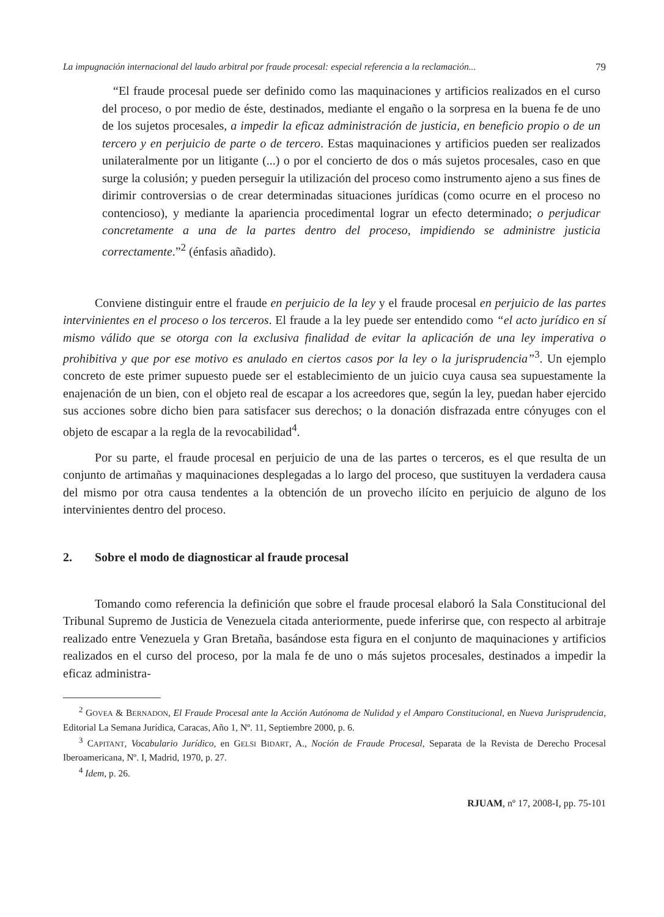La impugnación internacional del laudo arbitral por fraude procesal: especial referencia a la reclamación... 79
“El fraude procesal puede ser definido como las maquinaciones y artificios realizados en el curso del proceso, o por medio de éste, destinados, mediante el engaño o la sorpresa en la buena fe de uno de los sujetos procesales, a impedir la eficaz administración de justicia, en beneficio propio o de un tercero y en perjuicio de parte o de tercero. Estas maquinaciones y artificios pueden ser realizados unilateralmente por un litigante (...) o por el concierto de dos o más sujetos procesales, caso en que surge la colusión; y pueden perseguir la utilización del proceso como instrumento ajeno a sus fines de dirimir controversias o de crear determinadas situaciones jurídicas (como ocurre en el proceso no contencioso), y mediante la apariencia procedimental lograr un efecto determinado; o perjudicar concretamente a una de la partes dentro del proceso, impidiendo se administre justicia correctamente.”<sup>2</sup> (énfasis añadido).
Conviene distinguir entre el fraude en perjuicio de la ley y el fraude procesal en perjuicio de las partes intervinientes en el proceso o los terceros. El fraude a la ley puede ser entendido como “el acto jurídico en sí mismo válido que se otorga con la exclusiva finalidad de evitar la aplicación de una ley imperativa o prohibitiva y que por ese motivo es anulado en ciertos casos por la ley o la jurisprudencia”<sup>3</sup>. Un ejemplo concreto de este primer supuesto puede ser el establecimiento de un juicio cuya causa sea supuestamente la enajenación de un bien, con el objeto real de escapar a los acreedores que, según la ley, puedan haber ejercido sus acciones sobre dicho bien para satisfacer sus derechos; o la donación disfrazada entre cónyuges con el objeto de escapar a la regla de la revocabilidad<sup>4</sup>.
Por su parte, el fraude procesal en perjuicio de una de las partes o terceros, es el que resulta de un conjunto de artimañas y maquinaciones desplegadas a lo largo del proceso, que sustituyen la verdadera causa del mismo por otra causa tendentes a la obtención de un provecho ilícito en perjuicio de alguno de los intervinientes dentro del proceso.
2. Sobre el modo de diagnosticar al fraude procesal
Tomando como referencia la definición que sobre el fraude procesal elaboró la Sala Constitucional del Tribunal Supremo de Justicia de Venezuela citada anteriormente, puede inferirse que, con respecto al arbitraje realizado entre Venezuela y Gran Bretaña, basándose esta figura en el conjunto de maquinaciones y artificios realizados en el curso del proceso, por la mala fe de uno o más sujetos procesales, destinados a impedir la eficaz administra-
<sup>2</sup> GOVEA & BERNADON, El Fraude Procesal ante la Acción Autónoma de Nulidad y el Amparo Constitucional, en Nueva Jurisprudencia, Editorial La Semana Jurídica, Caracas, Año 1, Nº. 11, Septiembre 2000, p. 6.
<sup>3</sup> CAPITANT, Vocabulario Jurídico, en GELSI BIDART, A., Noción de Fraude Procesal, Separata de la Revista de Derecho Procesal Iberoamericana, Nº. I, Madrid, 1970, p. 27.
<sup>4</sup> Idem, p. 26.
RJUAM, nº 17, 2008-I, pp. 75-101